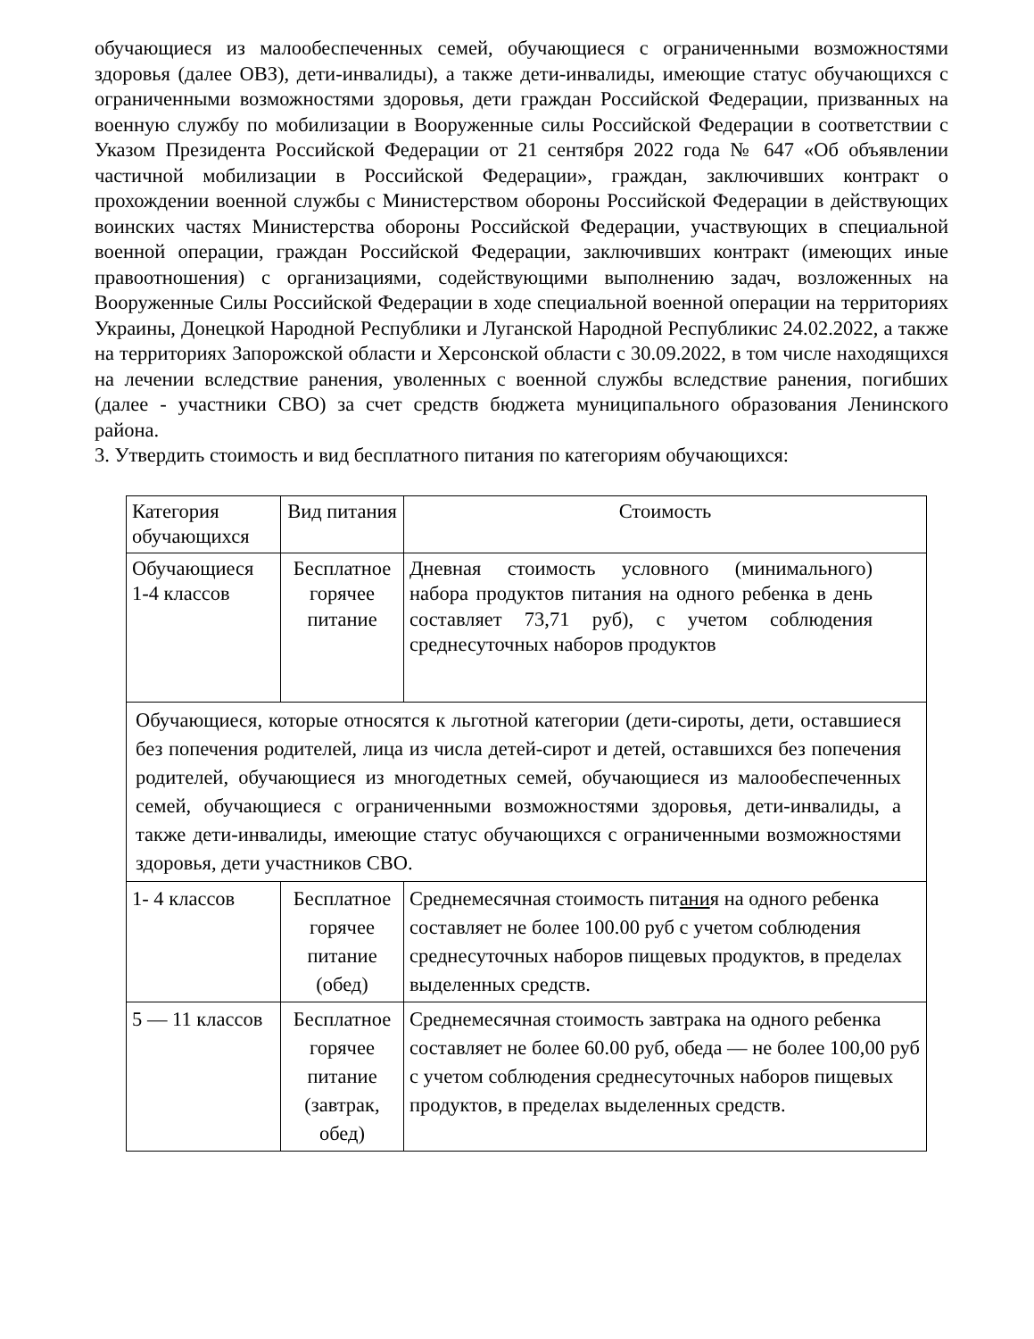обучающиеся из малообеспеченных семей, обучающиеся с ограниченными возможностями здоровья (далее ОВЗ), дети-инвалиды), а также дети-инвалиды, имеющие статус обучающихся с ограниченными возможностями здоровья, дети граждан Российской Федерации, призванных на военную службу по мобилизации в Вооруженные силы Российской Федерации в соответствии с Указом Президента Российской Федерации от 21 сентября 2022 года № 647 «Об объявлении частичной мобилизации в Российской Федерации», граждан, заключивших контракт о прохождении военной службы с Министерством обороны Российской Федерации в действующих воинских частях Министерства обороны Российской Федерации, участвующих в специальной военной операции, граждан Российской Федерации, заключивших контракт (имеющих иные правоотношения) с организациями, содействующими выполнению задач, возложенных на Вооруженные Силы Российской Федерации в ходе специальной военной операции на территориях Украины, Донецкой Народной Республики и Луганской Народной Республикис 24.02.2022, а также на территориях Запорожской области и Херсонской области с 30.09.2022, в том числе находящихся на лечении вследствие ранения, уволенных с военной службы вследствие ранения, погибших (далее - участники СВО) за счет средств бюджета муниципального образования Ленинского района.
3. Утвердить стоимость и вид бесплатного питания по категориям обучающихся:
| Категория обучающихся | Вид питания | Стоимость |
| Обучающиеся 1-4 классов | Бесплатное горячее питание | Дневная стоимость условного (минимального) набора продуктов питания на одного ребенка в день составляет 73,71 руб), с учетом соблюдения среднесуточных наборов продуктов |
| Обучающиеся, которые относятся к льготной категории (дети-сироты, дети, оставшиеся без попечения родителей, лица из числа детей-сирот и детей, оставшихся без попечения родителей, обучающиеся из многодетных семей, обучающиеся из малообеспеченных семей, обучающиеся с ограниченными возможностями здоровья, дети-инвалиды, а также дети-инвалиды, имеющие статус обучающихся с ограниченными возможностями здоровья, дети участников СВО. | | |
| 1- 4 классов | Бесплатное горячее питание (обед) | Среднемесячная стоимость пит ани я на одного ребенка составляет не более 100.00 руб с учетом соблюдения среднесуточных наборов пищевых продуктов, в пределах выделенных средств. |
| 5 — 11 классов | Бесплатное горячее питание (завтрак, обед) | Среднемесячная стоимость завтрака на одного ребенка составляет не более 60.00 руб, обеда — не более 100,00 руб с учетом соблюдения среднесуточных наборов пищевых продуктов, в пределах выделенных средств. |